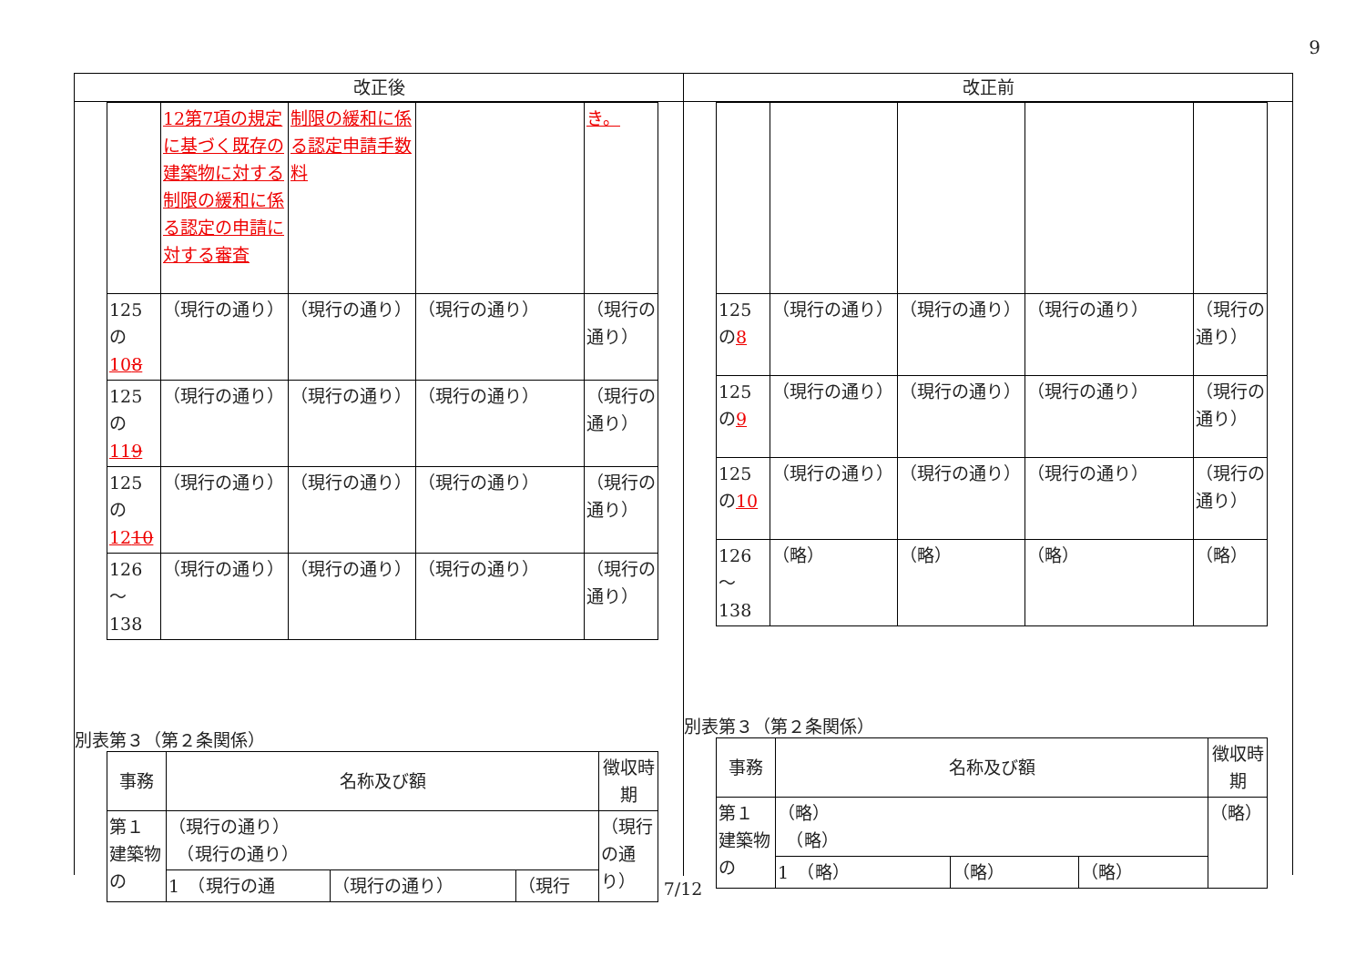9
改正後
改正前
| | 12第7項の規定に基づく既存の建築物に対する制限の緩和に係る認定の申請に対する審査 | 制限の緩和に係る認定申請手数料 | | き。 |
| 125の 10 8 | （現行の通り） | （現行の通り） | （現行の通り） | （現行の通り） |
| 125の 11 9 | （現行の通り） | （現行の通り） | （現行の通り） | （現行の通り） |
| 125の 12 10 | （現行の通り） | （現行の通り） | （現行の通り） | （現行の通り） |
| 126～138 | （現行の通り） | （現行の通り） | （現行の通り） | （現行の通り） |
別表第３（第２条関係）
| 事務 | 名称及び額 | | | 徴収時期 |
| 第１ 建築物の | （現行の通り） （現行の通り） | | | （現行の通り） |
| | 1 （現行の通 | （現行の通り） | （現行 | |
| 125の 8 | （現行の通り） | （現行の通り） | （現行の通り） | （現行の通り） |
| 125の 9 | （現行の通り） | （現行の通り） | （現行の通り） | （現行の通り） |
| 125の 10 | （現行の通り） | （現行の通り） | （現行の通り） | （現行の通り） |
| 126～138 | （略） | （略） | （略） | （略） |
別表第３（第２条関係）
| 事務 | 名称及び額 | | | 徴収時期 |
| 第１ 建築物の | （略） （略） | | | （略） |
| | 1 （略） | （略） | （略） | |
7/12